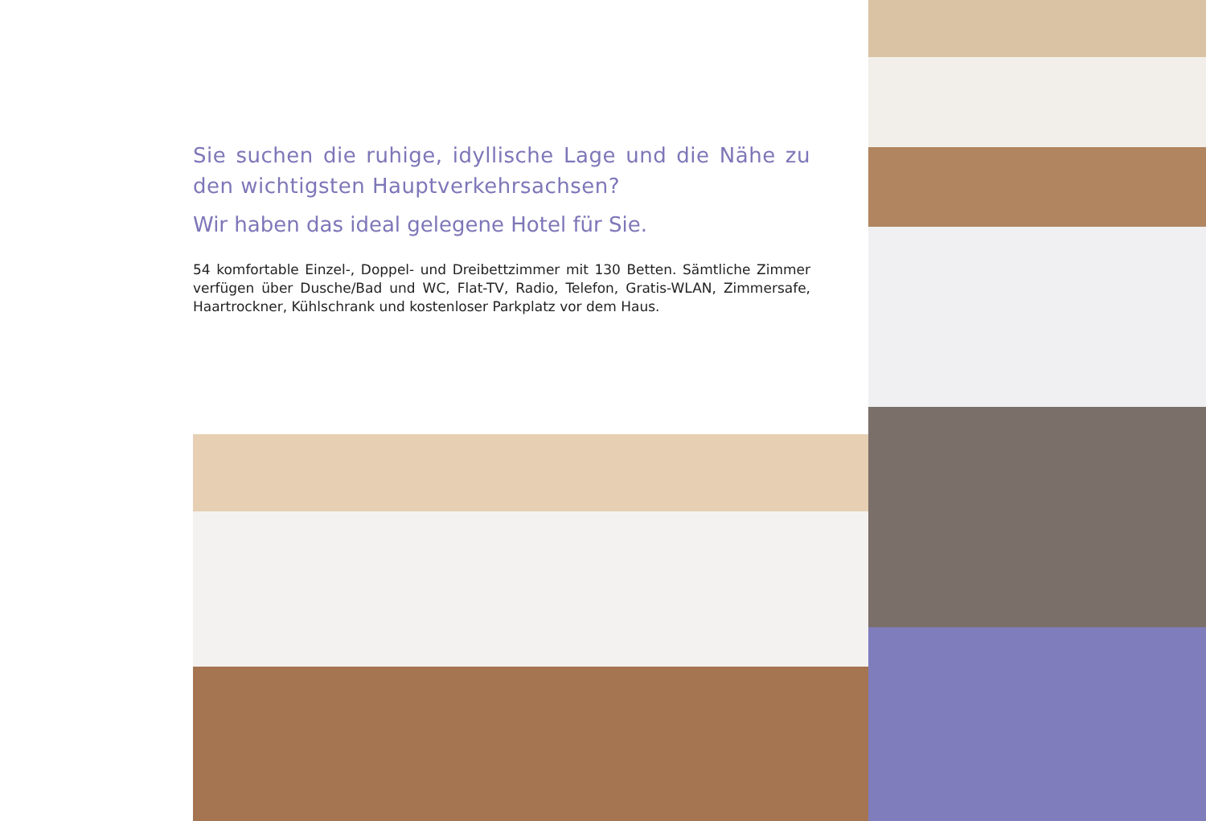Sie suchen die ruhige, idyllische Lage und die Nähe zu den wichtigsten Hauptverkehrsachsen?
Wir haben das ideal gelegene Hotel für Sie.
54 komfortable Einzel-, Doppel- und Dreibettzimmer mit 130 Betten. Sämtliche Zimmer verfügen über Dusche/Bad und WC, Flat-TV, Radio, Telefon, Gratis-WLAN, Zimmersafe, Haartrockner, Kühlschrank und kostenloser Parkplatz vor dem Haus.